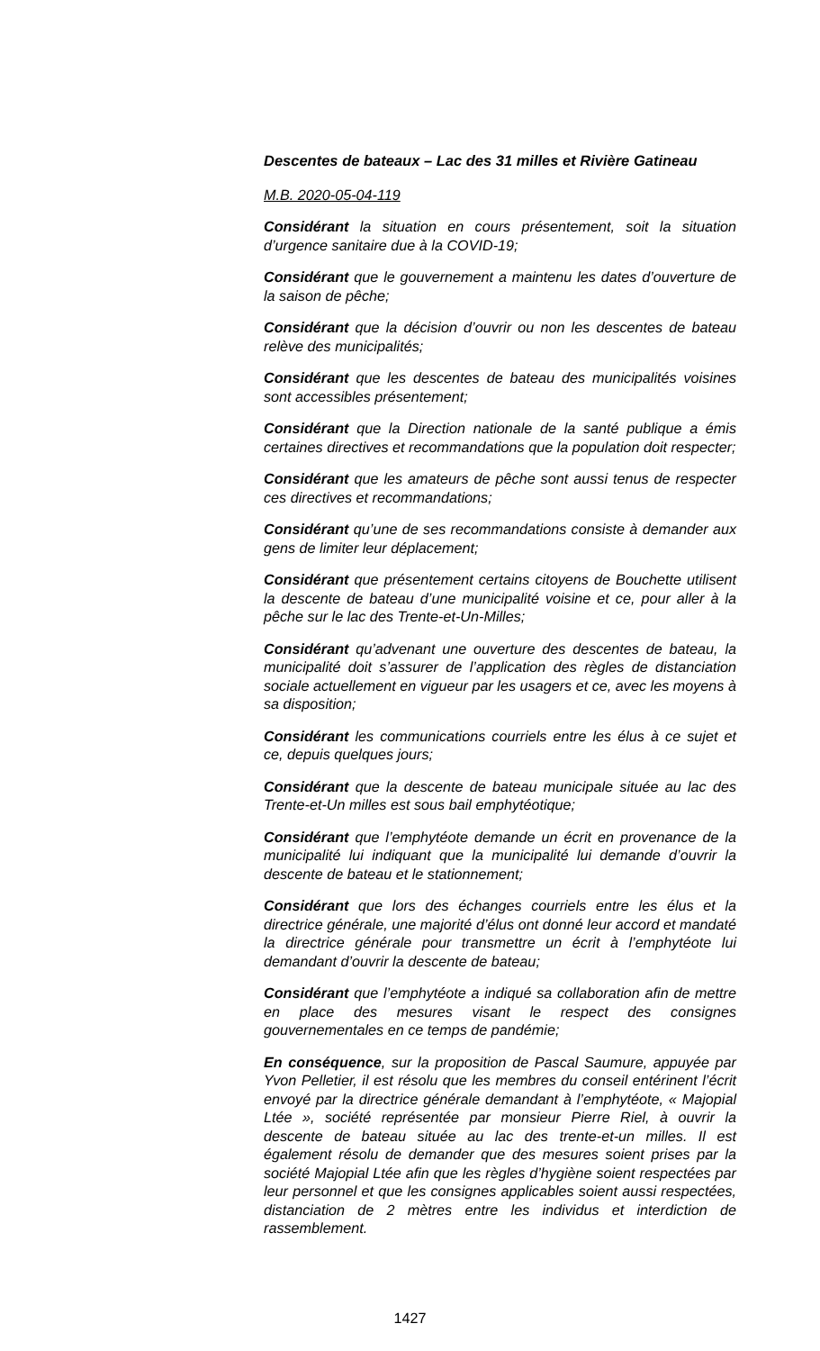Descentes de bateaux – Lac des 31 milles et Rivière Gatineau
M.B. 2020-05-04-119
Considérant la situation en cours présentement, soit la situation d’urgence sanitaire due à la COVID-19;
Considérant que le gouvernement a maintenu les dates d’ouverture de la saison de pêche;
Considérant que la décision d’ouvrir ou non les descentes de bateau relève des municipalités;
Considérant que les descentes de bateau des municipalités voisines sont accessibles présentement;
Considérant que la Direction nationale de la santé publique a émis certaines directives et recommandations que la population doit respecter;
Considérant que les amateurs de pêche sont aussi tenus de respecter ces directives et recommandations;
Considérant qu’une de ses recommandations consiste à demander aux gens de limiter leur déplacement;
Considérant que présentement certains citoyens de Bouchette utilisent la descente de bateau d’une municipalité voisine et ce, pour aller à la pêche sur le lac des Trente-et-Un-Milles;
Considérant qu’advenant une ouverture des descentes de bateau, la municipalité doit s’assurer de l’application des règles de distanciation sociale actuellement en vigueur par les usagers et ce, avec les moyens à sa disposition;
Considérant les communications courriels entre les élus à ce sujet et ce, depuis quelques jours;
Considérant que la descente de bateau municipale située au lac des Trente-et-Un milles est sous bail emphytéotique;
Considérant que l’emphytéote demande un écrit en provenance de la municipalité lui indiquant que la municipalité lui demande d’ouvrir la descente de bateau et le stationnement;
Considérant que lors des échanges courriels entre les élus et la directrice générale, une majorité d’élus ont donné leur accord et mandaté la directrice générale pour transmettre un écrit à l’emphytéote lui demandant d’ouvrir la descente de bateau;
Considérant que l’emphytéote a indiqué sa collaboration afin de mettre en place des mesures visant le respect des consignes gouvernementales en ce temps de pandémie;
En conséquence, sur la proposition de Pascal Saumure, appuyée par Yvon Pelletier, il est résolu que les membres du conseil entérinent l’écrit envoyé par la directrice générale demandant à l’emphytéote, « Majopial Ltée », société représentée par monsieur Pierre Riel, à ouvrir la descente de bateau située au lac des trente-et-un milles. Il est également résolu de demander que des mesures soient prises par la société Majopial Ltée afin que les règles d’hygiène soient respectées par leur personnel et que les consignes applicables soient aussi respectées, distanciation de 2 mètres entre les individus et interdiction de rassemblement.
1427